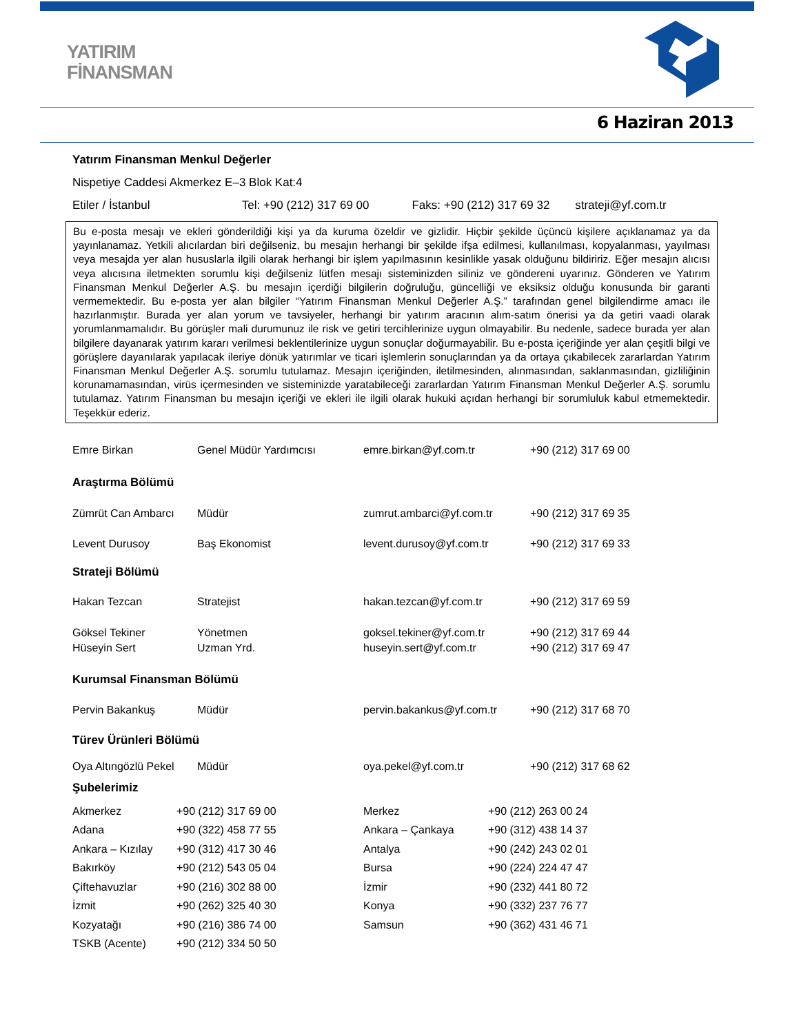YATIRIM
FİNANSMAN
6 Haziran 2013
Yatırım Finansman Menkul Değerler
Nispetiye Caddesi Akmerkez E–3 Blok Kat:4
Etiler / İstanbul Tel: +90 (212) 317 69 00 Faks: +90 (212) 317 69 32 strateji@yf.com.tr
Bu e-posta mesajı ve ekleri gönderildiği kişi ya da kuruma özeldir ve gizlidir. Hiçbir şekilde üçüncü kişilere açıklanamaz ya da yayınlanamaz. Yetkili alıcılardan biri değilseniz, bu mesajın herhangi bir şekilde ifşa edilmesi, kullanılması, kopyalanması, yayılması veya mesajda yer alan hususlarla ilgili olarak herhangi bir işlem yapılmasının kesinlikle yasak olduğunu bildiririz. Eğer mesajın alıcısı veya alıcısına iletmekten sorumlu kişi değilseniz lütfen mesajı sisteminizden siliniz ve göndereni uyarınız. Gönderen ve Yatırım Finansman Menkul Değerler A.Ş. bu mesajın içerdiği bilgilerin doğruluğu, güncelliği ve eksiksiz olduğu konusunda bir garanti vermemektedir. Bu e-posta yer alan bilgiler “Yatırım Finansman Menkul Değerler A.Ş.” tarafından genel bilgilendirme amacı ile hazırlanmıştır. Burada yer alan yorum ve tavsiyeler, herhangi bir yatırım aracının alım-satım önerisi ya da getiri vaadi olarak yorumlanmamalıdır. Bu görüşler mali durumunuz ile risk ve getiri tercihlerinize uygun olmayabilir. Bu nedenle, sadece burada yer alan bilgilere dayanarak yatırım kararı verilmesi beklentilerinize uygun sonuçlar doğurmayabilir. Bu e-posta içeriğinde yer alan çeşitli bilgi ve görüşlere dayanılarak yapılacak ileriye dönük yatırımlar ve ticari işlemlerin sonuçlarından ya da ortaya çıkabilecek zararlardan Yatırım Finansman Menkul Değerler A.Ş. sorumlu tutulamaz. Mesajın içeriğinden, iletilmesinden, alınmasından, saklanmasından, gizliliğinin korunamamasından, virüs içermesinden ve sisteminizde yaratabileceği zararlardan Yatırım Finansman Menkul Değerler A.Ş. sorumlu tutulamaz. Yatırım Finansman bu mesajın içeriği ve ekleri ile ilgili olarak hukuki açıdan herhangi bir sorumluluk kabul etmemektedir. Teşekkür ederiz.
| Emre Birkan | Genel Müdür Yardımcısı | emre.birkan@yf.com.tr | +90 (212) 317 69 00 |
| Araştırma Bölümü | | | |
| Zümrüt Can Ambarcı | Müdür | zumrut.ambarci@yf.com.tr | +90 (212) 317 69 35 |
| Levent Durusoy | Baş Ekonomist | levent.durusoy@yf.com.tr | +90 (212) 317 69 33 |
| Strateji Bölümü | | | |
| Hakan Tezcan | Stratejist | hakan.tezcan@yf.com.tr | +90 (212) 317 69 59 |
| Göksel Tekiner | Yönetmen | goksel.tekiner@yf.com.tr | +90 (212) 317 69 44 |
| Hüseyin Sert | Uzman Yrd. | huseyin.sert@yf.com.tr | +90 (212) 317 69 47 |
| Kurumsal Finansman Bölümü | | | |
| Pervin Bakankuş | Müdür | pervin.bakankus@yf.com.tr | +90 (212) 317 68 70 |
| Türev Ürünleri Bölümü | | | |
| Oya Altıngözlü Pekel | Müdür | oya.pekel@yf.com.tr | +90 (212) 317 68 62 |
| Şubelerimiz | | | |
| Akmerkez | +90 (212) 317 69 00 | Merkez | +90 (212) 263 00 24 |
| Adana | +90 (322) 458 77 55 | Ankara – Çankaya | +90 (312) 438 14 37 |
| Ankara – Kızılay | +90 (312) 417 30 46 | Antalya | +90 (242) 243 02 01 |
| Bakırköy | +90 (212) 543 05 04 | Bursa | +90 (224) 224 47 47 |
| Çiftehavuzlar | +90 (216) 302 88 00 | İzmir | +90 (232) 441 80 72 |
| İzmit | +90 (262) 325 40 30 | Konya | +90 (332) 237 76 77 |
| Kozyatağı | +90 (216) 386 74 00 | Samsun | +90 (362) 431 46 71 |
| TSKB (Acente) | +90 (212) 334 50 50 | | |